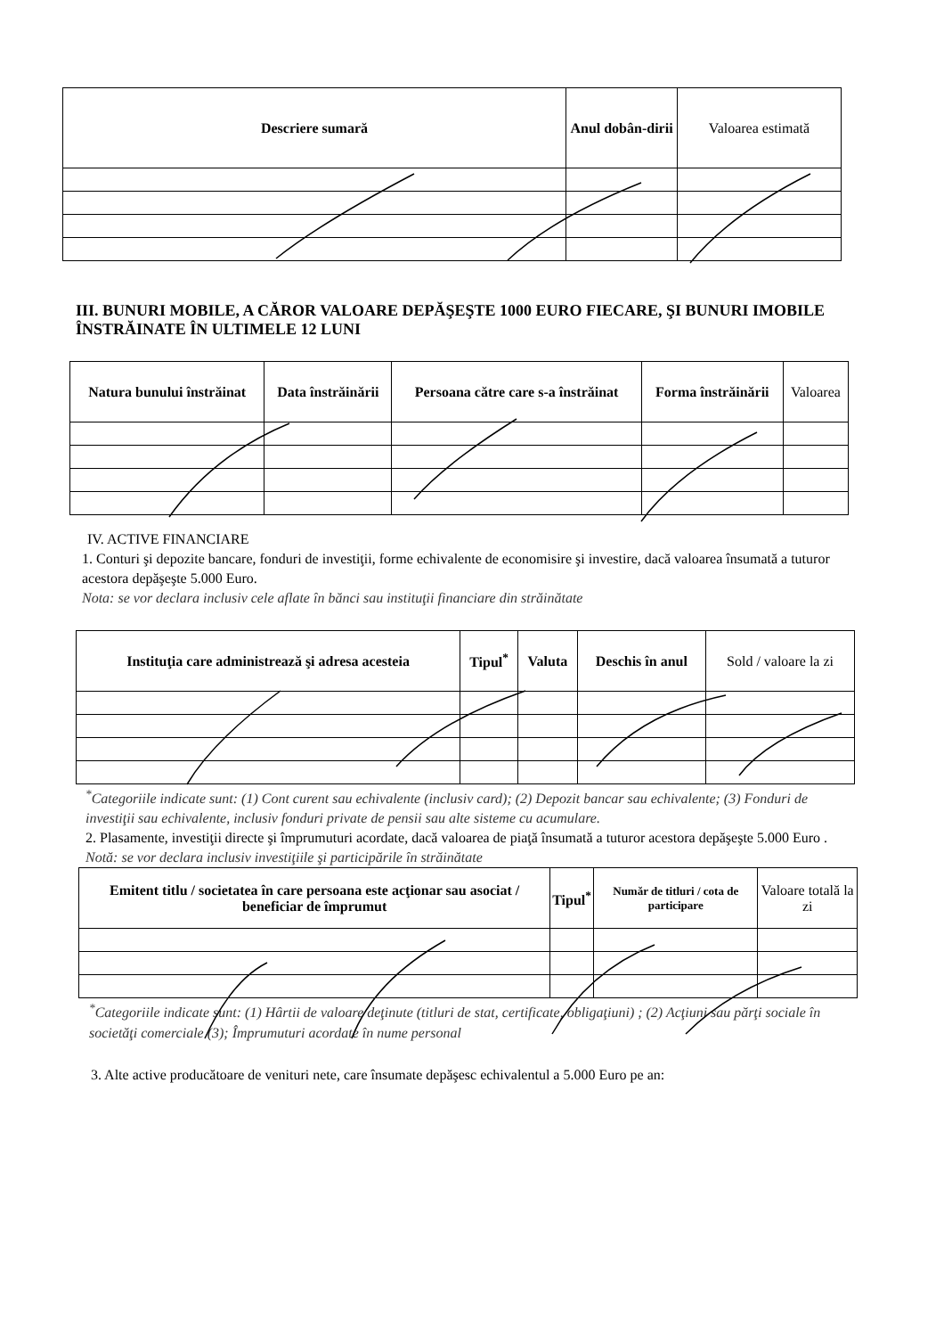| Descriere sumară | Anul dobân-dirii | Valoarea estimată |
| --- | --- | --- |
III. BUNURI MOBILE, A CĂROR VALOARE DEPĂŞEŞTE 1000 EURO FIECARE, ŞI BUNURI IMOBILE ÎNSTRĂINATE ÎN ULTIMELE 12 LUNI
| Natura bunului înstrăinat | Data înstrăinării | Persoana către care s-a înstrăinat | Forma înstrăinării | Valoarea |
| --- | --- | --- | --- | --- |
IV. ACTIVE FINANCIARE
1. Conturi şi depozite bancare, fonduri de investiţii, forme echivalente de economisire şi investire, dacă valoarea însumată a tuturor acestora depăşeşte 5.000 Euro.
Nota: se vor declara inclusiv cele aflate în bănci sau instituţii financiare din străinătate
| Instituţia care administrează şi adresa acesteia | Tipul<sup>*</sup> | Valuta | Deschis în anul | Sold / valoare la zi |
| --- | --- | --- | --- | --- |
<sup>*</sup> Categoriile indicate sunt: (1) Cont curent sau echivalente (inclusiv card); (2) Depozit bancar sau echivalente; (3) Fonduri de investiţii sau echivalente, inclusiv fonduri private de pensii sau alte sisteme cu acumulare.
2. Plasamente, investiţii directe şi împrumuturi acordate, dacă valoarea de piaţă însumată a tuturor acestora depăşeşte 5.000 Euro .
Notă: se vor declara inclusiv investiţiile şi participările în străinătate
| Emitent titlu / societatea în care persoana este acţionar sau asociat / beneficiar de împrumut | Tipul<sup>*</sup> | Număr de titluri / cota de participare | Valoare totală la zi |
| --- | --- | --- | --- |
<sup>*</sup> Categoriile indicate sunt: (1) Hârtii de valoare deţinute (titluri de stat, certificate, obligaţiuni) ; (2) Acţiuni sau părţi sociale în societăţi comerciale (3); Împrumuturi acordate în nume personal
3. Alte active producătoare de venituri nete, care însumate depăşesc echivalentul a 5.000 Euro pe an: